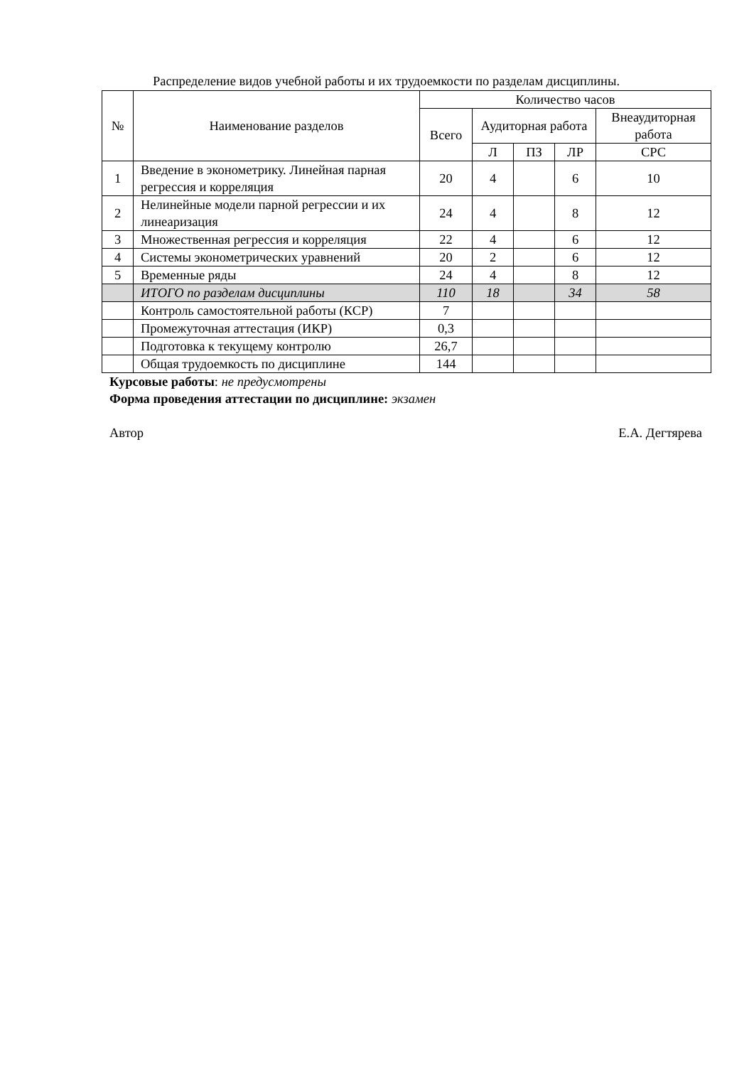Распределение видов учебной работы и их трудоемкости по разделам дисциплины.
| № | Наименование разделов | Количество часов | | | | |
| --- | --- | --- | --- | --- | --- | --- |
| | | Всего | Аудиторная работа | | | Внеаудиторная работа |
| | | | Л | ПЗ | ЛР | СРС |
| 1 | Введение в эконометрику. Линейная парная регрессия и корреляция | 20 | 4 | | 6 | 10 |
| 2 | Нелинейные модели парной регрессии и их линеаризация | 24 | 4 | | 8 | 12 |
| 3 | Множественная регрессия и корреляция | 22 | 4 | | 6 | 12 |
| 4 | Системы эконометрических уравнений | 20 | 2 | | 6 | 12 |
| 5 | Временные ряды | 24 | 4 | | 8 | 12 |
| | ИТОГО по разделам дисциплины | 110 | 18 | | 34 | 58 |
| | Контроль самостоятельной работы (КСР) | 7 | | | | |
| | Промежуточная аттестация (ИКР) | 0,3 | | | | |
| | Подготовка к текущему контролю | 26,7 | | | | |
| | Общая трудоемкость по дисциплине | 144 | | | | |
Курсовые работы: не предусмотрены
Форма проведения аттестации по дисциплине: экзамен
Автор Е.А. Дегтярева